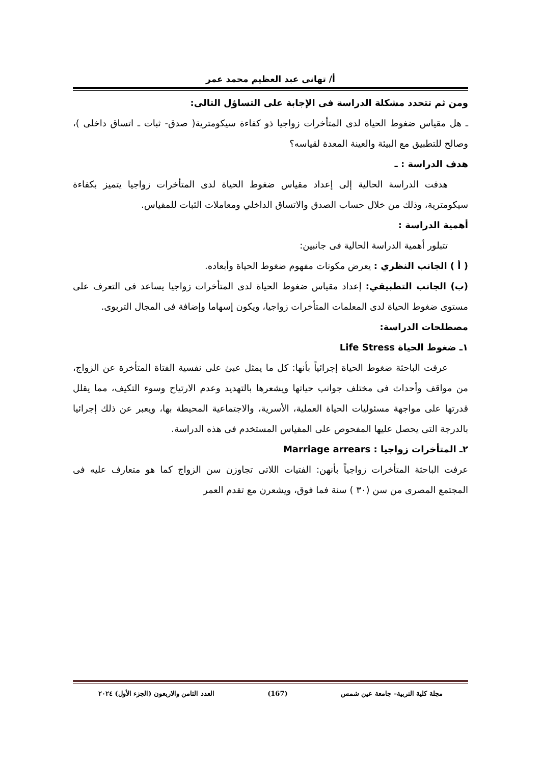أ/ تهانى عبد العظيم محمد عمر
ومن ثم تتحدد مشكلة الدراسة فى الإجابة على التساؤل التالى:
ـ هل مقياس ضغوط الحياة لدى المتأخرات زواجيا ذو كفاءة سيكومترية( صدق- ثبات ـ اتساق داخلى )، وصالح للتطبيق مع البيئة والعينة المعدة لقياسه؟
هدف الدراسة : ـ
هدفت الدراسة الحالية إلى إعداد مقياس ضغوط الحياة لدى المتأخرات زواجيا يتميز بكفاءة سيكومترية، وذلك من خلال حساب الصدق والاتساق الداخلي ومعاملات الثبات للمقياس.
أهمية الدراسة :
تتبلور أهمية الدراسة الحالية فى جانبين:
( أ ) الجانب النظري : يعرض مكونات مفهوم ضغوط الحياة وأبعاده.
(ب) الجانب التطبيقي: إعداد مقياس ضغوط الحياة لدى المتأخرات زواجيا يساعد فى التعرف على مستوى ضغوط الحياة لدى المعلمات المتأخرات زواجيا، ويكون إسهاما وإضافة فى المجال التربوى.
مصطلحات الدراسة:
١ـ ضغوط الحياة Life Stress
عرفت الباحثة ضغوط الحياة إجرائياً بأنها: كل ما يمثل عبئ على نفسية الفتاة المتأخرة عن الزواج، من مواقف وأحداث فى مختلف جوانب حياتها ويشعرها بالتهديد وعدم الارتياح وسوء التكيف، مما يقلل قدرتها على مواجهة مسئوليات الحياة العملية، الأسرية، والاجتماعية المحيطة بها، ويعبر عن ذلك إجرائيا بالدرجة التى يحصل عليها المفحوص على المقياس المستخدم فى هذه الدراسة.
٢ـ المتأخرات زواجيا : Marriage arrears
عرفت الباحثة المتأخرات زواجياً بأنهن: الفتيات اللاتى تجاوزن سن الزواج كما هو متعارف عليه فى المجتمع المصرى من سن (٣٠ ) سنة فما فوق، ويشعرن مع تقدم العمر
مجلة كلية التربية– جامعة عين شمس (167) العدد الثامن والاربعون (الجزء الأول) ٢٠٢٤